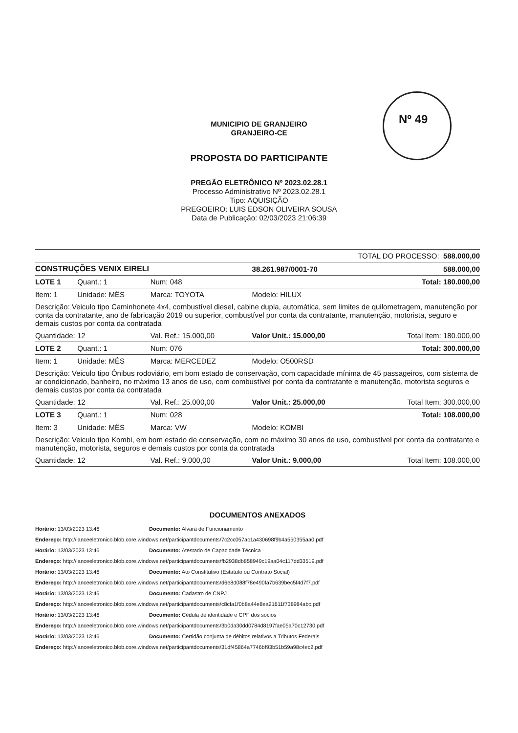Nº 49
MUNICIPIO DE GRANJEIRO
GRANJEIRO-CE
PROPOSTA DO PARTICIPANTE
PREGÃO ELETRÔNICO Nº 2023.02.28.1
Processo Administrativo Nº 2023.02.28.1
Tipo: AQUISIÇÃO
PREGOEIRO: LUIS EDSON OLIVEIRA SOUSA
Data de Publicação: 02/03/2023 21:06:39
| TOTAL DO PROCESSO: 588.000,00 | | | | | |
| CONSTRUÇÕES VENIX EIRELI | | | 38.261.987/0001-70 | | 588.000,00 |
| LOTE 1 | Quant.: 1 | Num: 048 | | | Total: 180.000,00 |
| Item: 1 | Unidade: MÊS | Marca: TOYOTA | Modelo: HILUX | | |
| Descrição: Veiculo tipo Caminhonete 4x4, combustível diesel, cabine dupla, automática, sem limites de quilometragem, manutenção por conta da contratante, ano de fabricação 2019 ou superior, combustível por conta da contratante, manutenção, motorista, seguro e demais custos por conta da contratada | | | | | |
| Quantidade: 12 | | Val. Ref.: 15.000,00 | Valor Unit.: 15.000,00 | | Total Item: 180.000,00 |
| LOTE 2 | Quant.: 1 | Num: 076 | | | Total: 300.000,00 |
| Item: 1 | Unidade: MÊS | Marca: MERCEDEZ | Modelo: O500RSD | | |
| Descrição: Veiculo tipo Ônibus rodoviário, em bom estado de conservação, com capacidade mínima de 45 passageiros, com sistema de ar condicionado, banheiro, no máximo 13 anos de uso, com combustível por conta da contratante e manutenção, motorista seguros e demais custos por conta da contratada | | | | | |
| Quantidade: 12 | | Val. Ref.: 25.000,00 | Valor Unit.: 25.000,00 | | Total Item: 300.000,00 |
| LOTE 3 | Quant.: 1 | Num: 028 | | | Total: 108.000,00 |
| Item: 3 | Unidade: MÊS | Marca: VW | Modelo: KOMBI | | |
| Descrição: Veiculo tipo Kombi, em bom estado de conservação, com no máximo 30 anos de uso, combustível por conta da contratante e manutenção, motorista, seguros e demais custos por conta da contratada | | | | | |
| Quantidade: 12 | | Val. Ref.: 9.000,00 | Valor Unit.: 9.000,00 | | Total Item: 108.000,00 |
DOCUMENTOS ANEXADOS
Horário: 13/03/2023 13:46 Documento: Alvará de Funcionamento
Endereço: http://lanceeletronico.blob.core.windows.net/participantdocuments/7c2cc057ac1a430698f9b4a550355aa0.pdf
Horário: 13/03/2023 13:46 Documento: Atestado de Capacidade Técnica
Endereço: http://lanceeletronico.blob.core.windows.net/participantdocuments/fb2938db858949c19aa04c117dd33519.pdf
Horário: 13/03/2023 13:46 Documento: Ato Constitutivo (Estatuto ou Contrato Social)
Endereço: http://lanceeletronico.blob.core.windows.net/participantdocuments/d6e8d088f78e490fa7b639bec5f4d7f7.pdf
Horário: 13/03/2023 13:46 Documento: Cadastro de CNPJ
Endereço: http://lanceeletronico.blob.core.windows.net/participantdocuments/c8cfa1f0b8a44e8ea21611f738984abc.pdf
Horário: 13/03/2023 13:46 Documento: Cédula de identidade e CPF dos sócios
Endereço: http://lanceeletronico.blob.core.windows.net/participantdocuments/3b0da30dd0784d8197fae05a70c12730.pdf
Horário: 13/03/2023 13:46 Documento: Certidão conjunta de débitos relativos a Tributos Federais
Endereço: http://lanceeletronico.blob.core.windows.net/participantdocuments/31df45864a7746bf93b51b59a98c4ec2.pdf